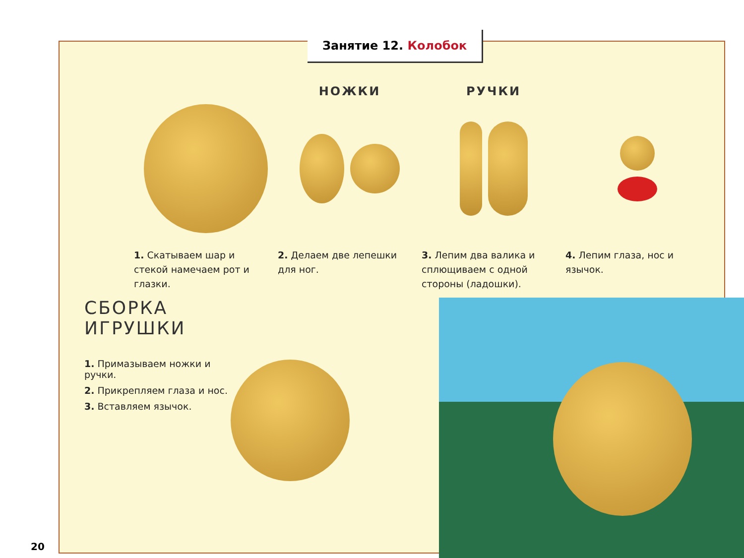Занятие 12. Колобок
1. Скатываем шар и стекой намечаем рот и глазки.
НОЖКИ
2. Делаем две лепешки для ног.
РУЧКИ
3. Лепим два валика и сплющиваем с одной стороны (ладошки).
4. Лепим глаза, нос и язычок.
СБОРКА ИГРУШКИ
1. Примазываем ножки и ручки.
2. Прикрепляем глаза и нос.
3. Вставляем язычок.
20